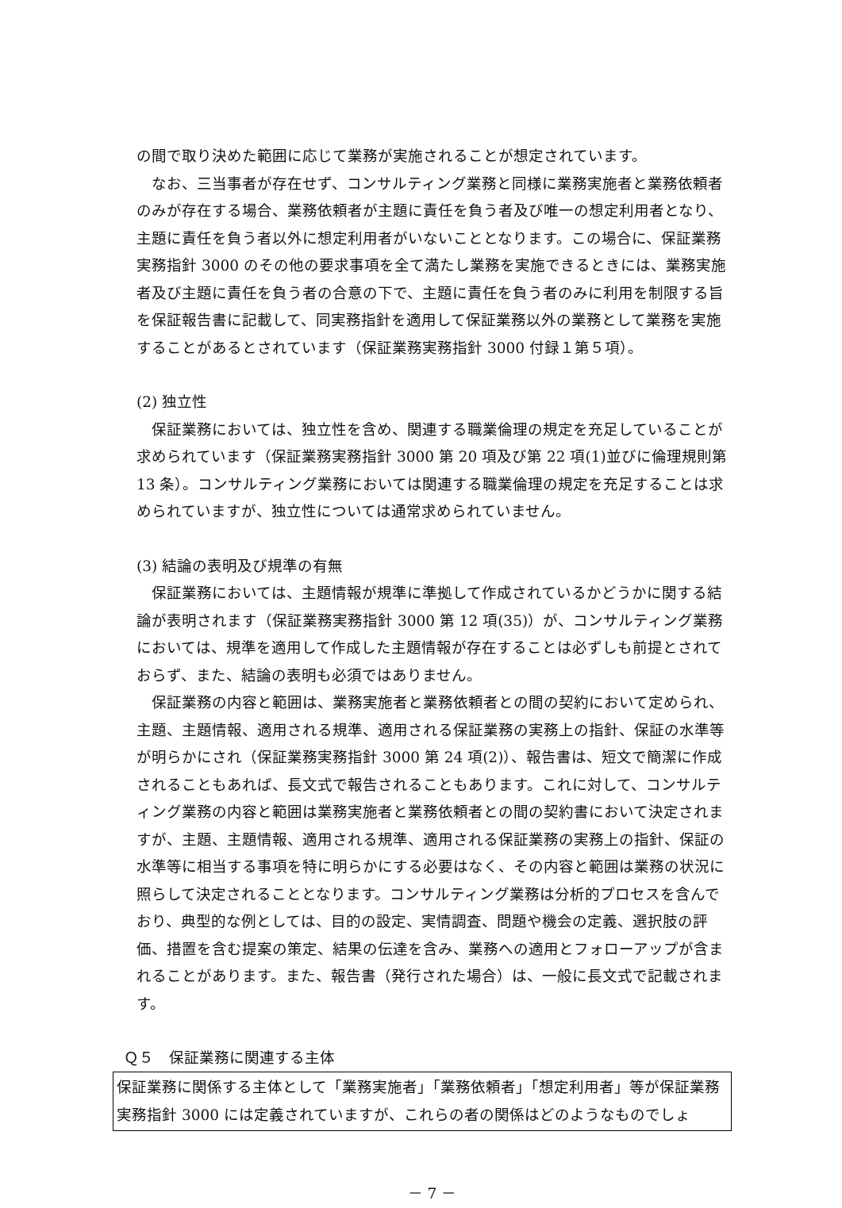の間で取り決めた範囲に応じて業務が実施されることが想定されています。
なお、三当事者が存在せず、コンサルティング業務と同様に業務実施者と業務依頼者のみが存在する場合、業務依頼者が主題に責任を負う者及び唯一の想定利用者となり、主題に責任を負う者以外に想定利用者がいないこととなります。この場合に、保証業務実務指針 3000 のその他の要求事項を全て満たし業務を実施できるときには、業務実施者及び主題に責任を負う者の合意の下で、主題に責任を負う者のみに利用を制限する旨を保証報告書に記載して、同実務指針を適用して保証業務以外の業務として業務を実施することがあるとされています（保証業務実務指針 3000 付録１第５項）。
(2) 独立性
保証業務においては、独立性を含め、関連する職業倫理の規定を充足していることが求められています（保証業務実務指針 3000 第 20 項及び第 22 項(1)並びに倫理規則第 13 条）。コンサルティング業務においては関連する職業倫理の規定を充足することは求められていますが、独立性については通常求められていません。
(3) 結論の表明及び規準の有無
保証業務においては、主題情報が規準に準拠して作成されているかどうかに関する結論が表明されます（保証業務実務指針 3000 第 12 項(35)）が、コンサルティング業務においては、規準を適用して作成した主題情報が存在することは必ずしも前提とされておらず、また、結論の表明も必須ではありません。
保証業務の内容と範囲は、業務実施者と業務依頼者との間の契約において定められ、主題、主題情報、適用される規準、適用される保証業務の実務上の指針、保証の水準等が明らかにされ（保証業務実務指針 3000 第 24 項(2)）、報告書は、短文で簡潔に作成されることもあれば、長文式で報告されることもあります。これに対して、コンサルティング業務の内容と範囲は業務実施者と業務依頼者との間の契約書において決定されますが、主題、主題情報、適用される規準、適用される保証業務の実務上の指針、保証の水準等に相当する事項を特に明らかにする必要はなく、その内容と範囲は業務の状況に照らして決定されることとなります。コンサルティング業務は分析的プロセスを含んでおり、典型的な例としては、目的の設定、実情調査、問題や機会の定義、選択肢の評価、措置を含む提案の策定、結果の伝達を含み、業務への適用とフォローアップが含まれることがあります。また、報告書（発行された場合）は、一般に長文式で記載されます。
Ｑ５　保証業務に関連する主体
保証業務に関係する主体として「業務実施者」「業務依頼者」「想定利用者」等が保証業務実務指針 3000 には定義されていますが、これらの者の関係はどのようなものでしょ
－ 7 －